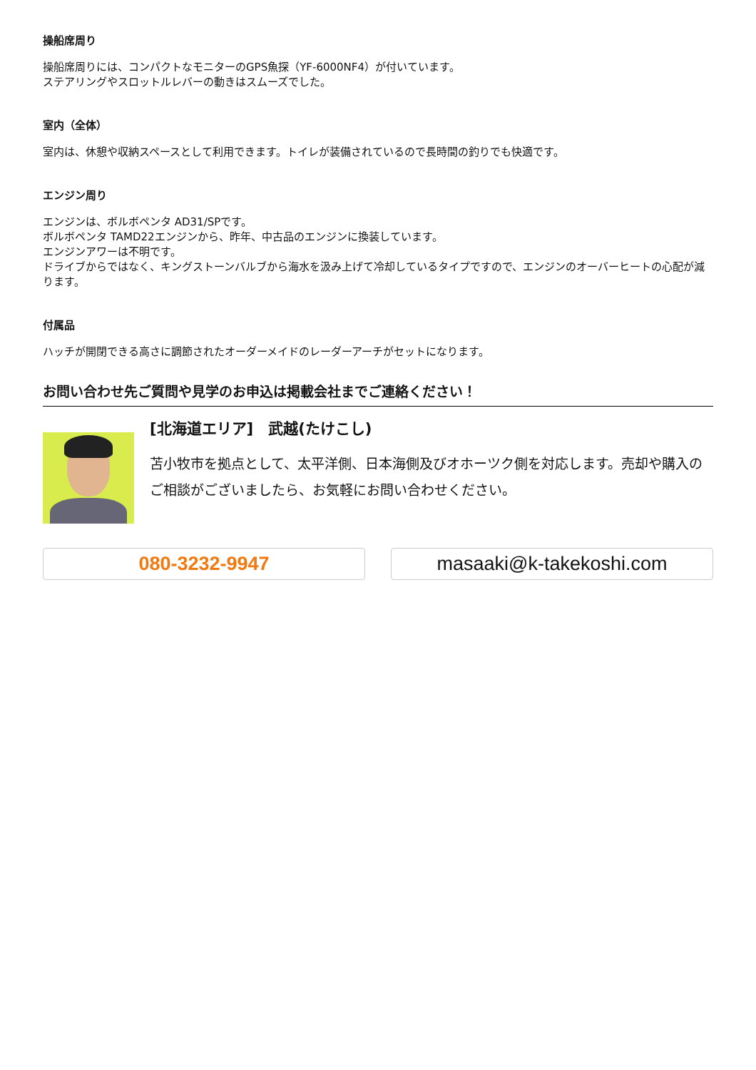操船席周り
操船席周りには、コンパクトなモニターのGPS魚探（YF-6000NF4）が付いています。
ステアリングやスロットルレバーの動きはスムーズでした。
室内（全体）
室内は、休憩や収納スペースとして利用できます。トイレが装備されているので長時間の釣りでも快適です。
エンジン周り
エンジンは、ボルボペンタ AD31/SPです。
ボルボペンタ TAMD22エンジンから、昨年、中古品のエンジンに換装しています。
エンジンアワーは不明です。
ドライブからではなく、キングストーンバルブから海水を汲み上げて冷却しているタイプですので、エンジンのオーバーヒートの心配が減ります。
付属品
ハッチが開閉できる高さに調節されたオーダーメイドのレーダーアーチがセットになります。
お問い合わせ先ご質問や見学のお申込は掲載会社までご連絡ください！
[北海道エリア]　武越(たけこし)
苫小牧市を拠点として、太平洋側、日本海側及びオホーツク側を対応します。売却や購入のご相談がございましたら、お気軽にお問い合わせください。
080-3232-9947 masaaki@k-takekoshi.com